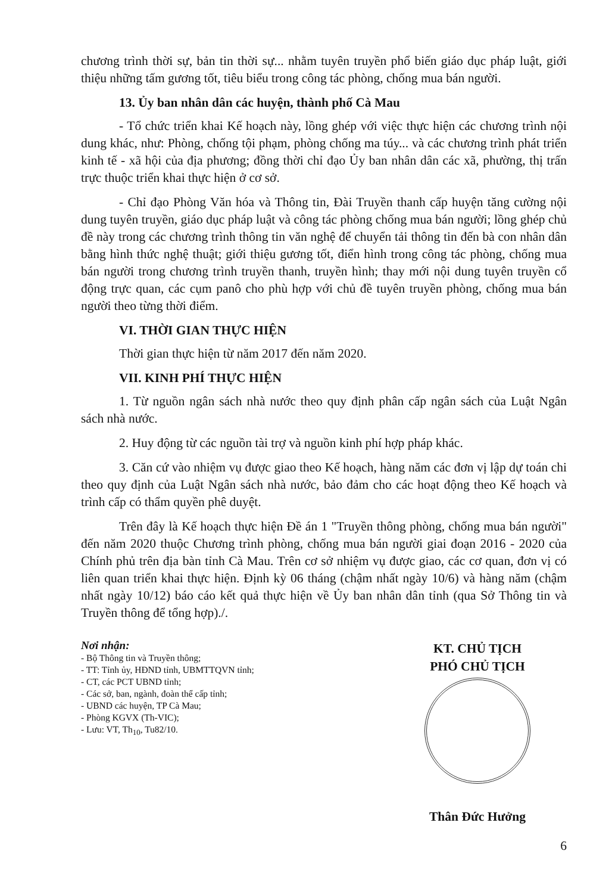chương trình thời sự, bản tin thời sự... nhằm tuyên truyền phổ biến giáo dục pháp luật, giới thiệu những tấm gương tốt, tiêu biểu trong công tác phòng, chống mua bán người.
13. Ủy ban nhân dân các huyện, thành phố Cà Mau
- Tổ chức triển khai Kế hoạch này, lồng ghép với việc thực hiện các chương trình nội dung khác, như: Phòng, chống tội phạm, phòng chống ma túy... và các chương trình phát triển kinh tế - xã hội của địa phương; đồng thời chỉ đạo Ủy ban nhân dân các xã, phường, thị trấn trực thuộc triển khai thực hiện ở cơ sở.
- Chỉ đạo Phòng Văn hóa và Thông tin, Đài Truyền thanh cấp huyện tăng cường nội dung tuyên truyền, giáo dục pháp luật và công tác phòng chống mua bán người; lồng ghép chủ đề này trong các chương trình thông tin văn nghệ để chuyển tải thông tin đến bà con nhân dân bằng hình thức nghệ thuật; giới thiệu gương tốt, điển hình trong công tác phòng, chống mua bán người trong chương trình truyền thanh, truyền hình; thay mới nội dung tuyên truyền cổ động trực quan, các cụm panô cho phù hợp với chủ đề tuyên truyền phòng, chống mua bán người theo từng thời điểm.
VI. THỜI GIAN THỰC HIỆN
Thời gian thực hiện từ năm 2017 đến năm 2020.
VII. KINH PHÍ THỰC HIỆN
1. Từ nguồn ngân sách nhà nước theo quy định phân cấp ngân sách của Luật Ngân sách nhà nước.
2. Huy động từ các nguồn tài trợ và nguồn kinh phí hợp pháp khác.
3. Căn cứ vào nhiệm vụ được giao theo Kế hoạch, hàng năm các đơn vị lập dự toán chi theo quy định của Luật Ngân sách nhà nước, bảo đảm cho các hoạt động theo Kế hoạch và trình cấp có thẩm quyền phê duyệt.
Trên đây là Kế hoạch thực hiện Đề án 1 "Truyền thông phòng, chống mua bán người" đến năm 2020 thuộc Chương trình phòng, chống mua bán người giai đoạn 2016 - 2020 của Chính phủ trên địa bàn tỉnh Cà Mau. Trên cơ sở nhiệm vụ được giao, các cơ quan, đơn vị có liên quan triển khai thực hiện. Định kỳ 06 tháng (chậm nhất ngày 10/6) và hàng năm (chậm nhất ngày 10/12) báo cáo kết quả thực hiện về Ủy ban nhân dân tỉnh (qua Sở Thông tin và Truyền thông để tổng hợp)./.
Nơi nhận:
- Bộ Thông tin và Truyền thông;
- TT: Tỉnh ủy, HĐND tỉnh, UBMTTQVN tỉnh;
- CT, các PCT UBND tỉnh;
- Các sở, ban, ngành, đoàn thể cấp tỉnh;
- UBND các huyện, TP Cà Mau;
- Phòng KGVX (Th-VIC);
- Lưu: VT, Th<sub>10</sub>, Tu82/10.
KT. CHỦ TỊCH
PHÓ CHỦ TỊCH
Thân Đức Hưởng
6